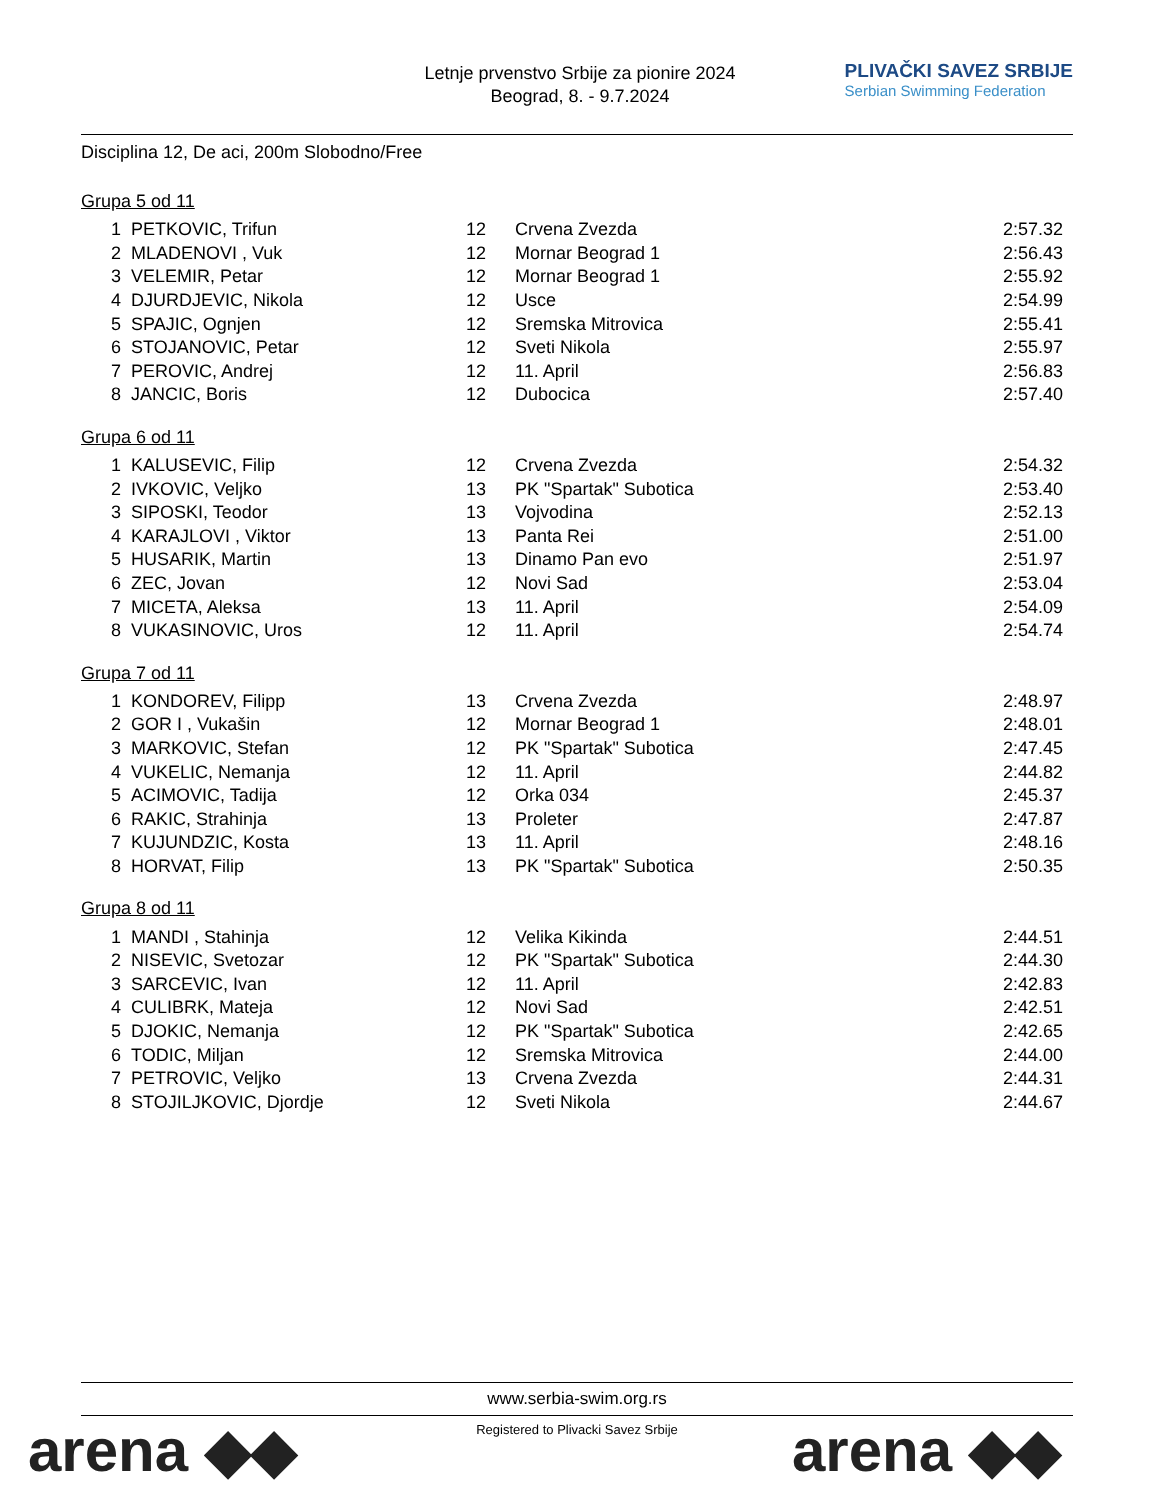Letnje prvenstvo Srbije za pionire 2024
Beograd, 8. - 9.7.2024
PLIVAČKI SAVEZ SRBIJE
Serbian Swimming Federation
Disciplina 12, De aci, 200m Slobodno/Free
Grupa 5 od 11
| 1 | PETKOVIC, Trifun | 12 | Crvena Zvezda | 2:57.32 |
| 2 | MLADENOVI , Vuk | 12 | Mornar Beograd 1 | 2:56.43 |
| 3 | VELEMIR, Petar | 12 | Mornar Beograd 1 | 2:55.92 |
| 4 | DJURDJEVIC, Nikola | 12 | Usce | 2:54.99 |
| 5 | SPAJIC, Ognjen | 12 | Sremska Mitrovica | 2:55.41 |
| 6 | STOJANOVIC, Petar | 12 | Sveti Nikola | 2:55.97 |
| 7 | PEROVIC, Andrej | 12 | 11. April | 2:56.83 |
| 8 | JANCIC, Boris | 12 | Dubocica | 2:57.40 |
Grupa 6 od 11
| 1 | KALUSEVIC, Filip | 12 | Crvena Zvezda | 2:54.32 |
| 2 | IVKOVIC, Veljko | 13 | PK "Spartak" Subotica | 2:53.40 |
| 3 | SIPOSKI, Teodor | 13 | Vojvodina | 2:52.13 |
| 4 | KARAJLOVI , Viktor | 13 | Panta Rei | 2:51.00 |
| 5 | HUSARIK, Martin | 13 | Dinamo Pan evo | 2:51.97 |
| 6 | ZEC, Jovan | 12 | Novi Sad | 2:53.04 |
| 7 | MICETA, Aleksa | 13 | 11. April | 2:54.09 |
| 8 | VUKASINOVIC, Uros | 12 | 11. April | 2:54.74 |
Grupa 7 od 11
| 1 | KONDOREV, Filipp | 13 | Crvena Zvezda | 2:48.97 |
| 2 | GOR I , Vukašin | 12 | Mornar Beograd 1 | 2:48.01 |
| 3 | MARKOVIC, Stefan | 12 | PK "Spartak" Subotica | 2:47.45 |
| 4 | VUKELIC, Nemanja | 12 | 11. April | 2:44.82 |
| 5 | ACIMOVIC, Tadija | 12 | Orka 034 | 2:45.37 |
| 6 | RAKIC, Strahinja | 13 | Proleter | 2:47.87 |
| 7 | KUJUNDZIC, Kosta | 13 | 11. April | 2:48.16 |
| 8 | HORVAT, Filip | 13 | PK "Spartak" Subotica | 2:50.35 |
Grupa 8 od 11
| 1 | MANDI , Stahinja | 12 | Velika Kikinda | 2:44.51 |
| 2 | NISEVIC, Svetozar | 12 | PK "Spartak" Subotica | 2:44.30 |
| 3 | SARCEVIC, Ivan | 12 | 11. April | 2:42.83 |
| 4 | CULIBRK, Mateja | 12 | Novi Sad | 2:42.51 |
| 5 | DJOKIC, Nemanja | 12 | PK "Spartak" Subotica | 2:42.65 |
| 6 | TODIC, Miljan | 12 | Sremska Mitrovica | 2:44.00 |
| 7 | PETROVIC, Veljko | 13 | Crvena Zvezda | 2:44.31 |
| 8 | STOJILJKOVIC, Djordje | 12 | Sveti Nikola | 2:44.67 |
www.serbia-swim.org.rs
Registered to Plivacki Savez Srbije
arena ◆◆ arena ◆◆